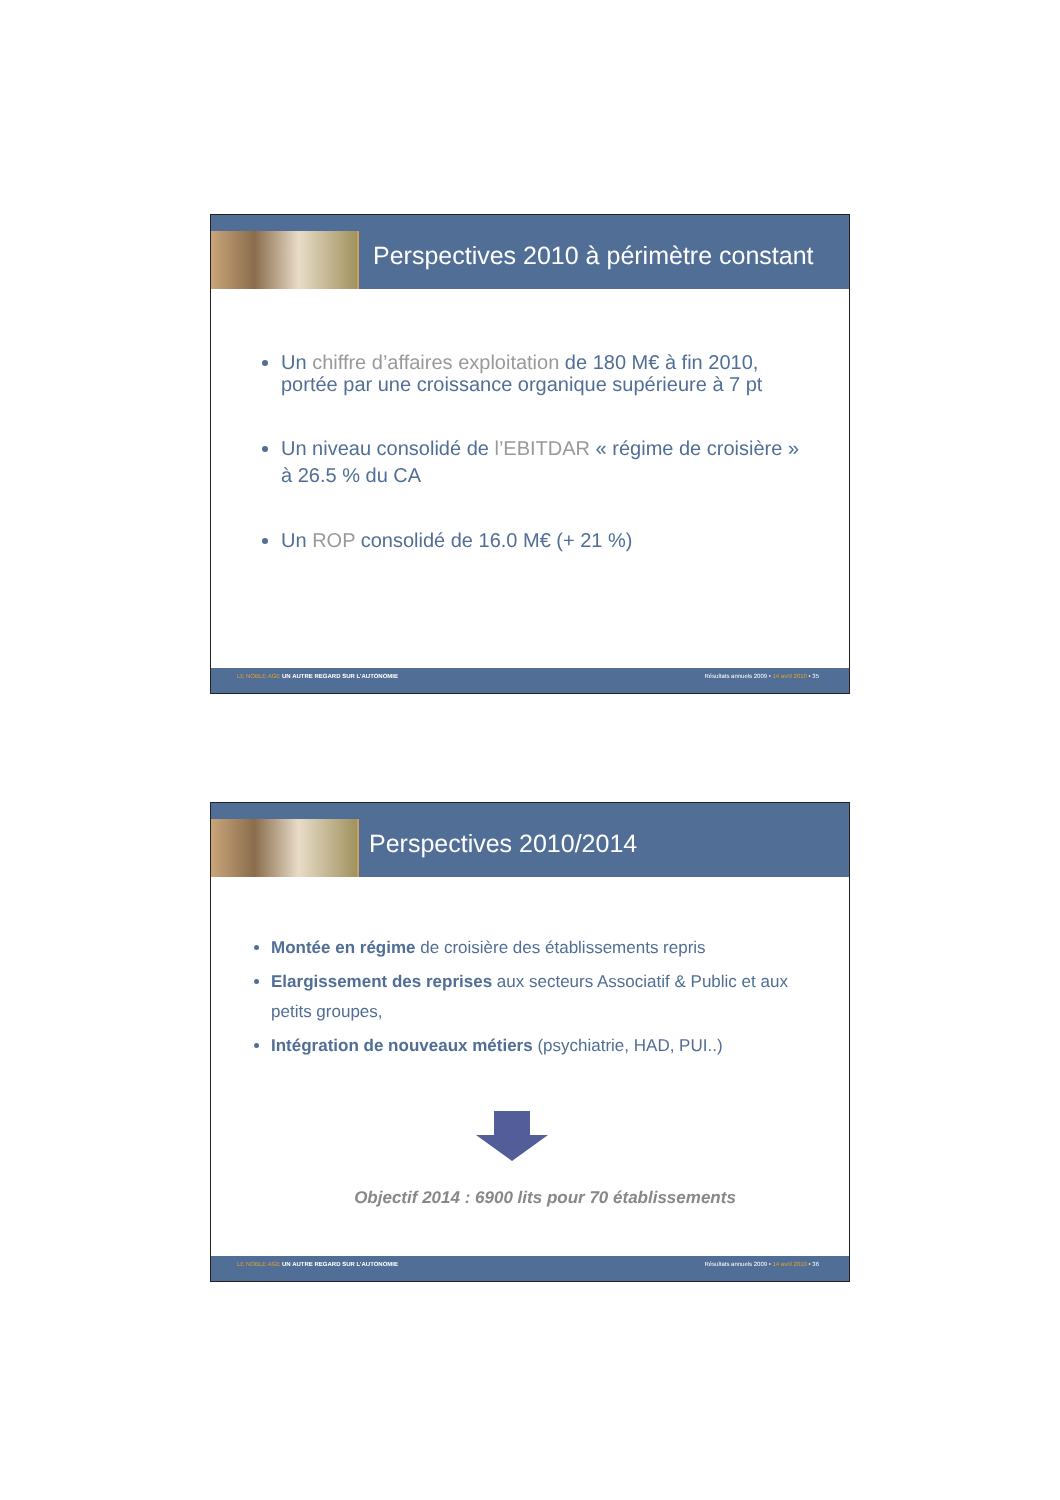Perspectives 2010 à périmètre constant
Un chiffre d’affaires exploitation de 180 M€ à fin 2010, portée par une croissance organique supérieure à 7 pt
Un niveau consolidé de l’EBITDAR « régime de croisière » à 26.5 % du CA
Un ROP consolidé de 16.0 M€ (+ 21 %)
LE NOBLE AGE UN AUTRE REGARD SUR L’AUTONOMIE Résultats annuels 2009 • 14 avril 2010 • 35
Perspectives 2010/2014
Montée en régime de croisière des établissements repris
Elargissement des reprises aux secteurs Associatif & Public et aux petits groupes,
Intégration de nouveaux métiers (psychiatrie, HAD, PUI..)
Objectif 2014 : 6900 lits pour 70 établissements
LE NOBLE AGE UN AUTRE REGARD SUR L’AUTONOMIE Résultats annuels 2009 • 14 avril 2010 • 36